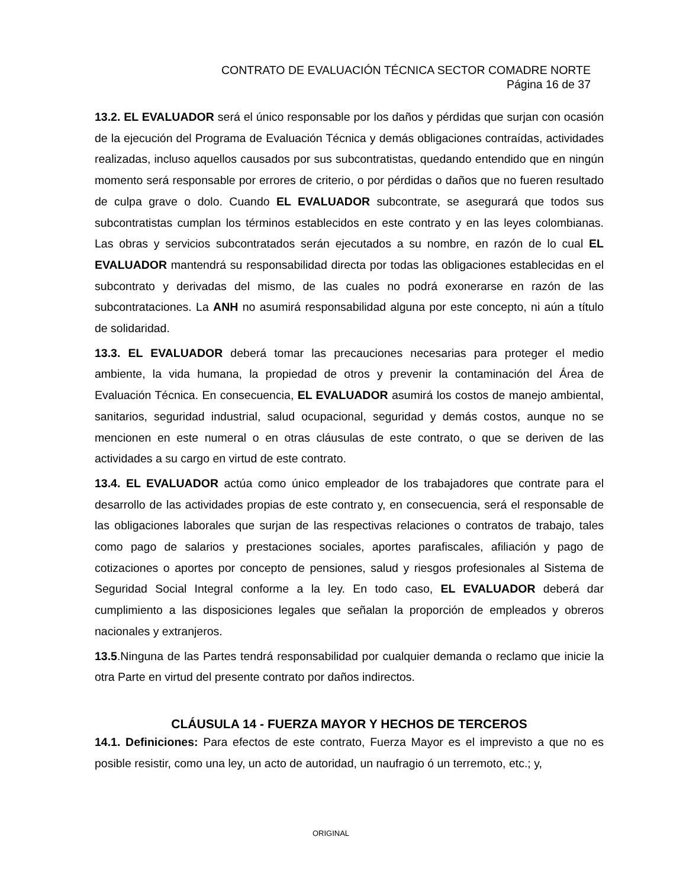CONTRATO DE EVALUACIÓN TÉCNICA SECTOR COMADRE NORTE
Página 16 de 37
13.2. EL EVALUADOR será el único responsable por los daños y pérdidas que surjan con ocasión de la ejecución del Programa de Evaluación Técnica y demás obligaciones contraídas, actividades realizadas, incluso aquellos causados por sus subcontratistas, quedando entendido que en ningún momento será responsable por errores de criterio, o por pérdidas o daños que no fueren resultado de culpa grave o dolo. Cuando EL EVALUADOR subcontrate, se asegurará que todos sus subcontratistas cumplan los términos establecidos en este contrato y en las leyes colombianas. Las obras y servicios subcontratados serán ejecutados a su nombre, en razón de lo cual EL EVALUADOR mantendrá su responsabilidad directa por todas las obligaciones establecidas en el subcontrato y derivadas del mismo, de las cuales no podrá exonerarse en razón de las subcontrataciones. La ANH no asumirá responsabilidad alguna por este concepto, ni aún a título de solidaridad.
13.3. EL EVALUADOR deberá tomar las precauciones necesarias para proteger el medio ambiente, la vida humana, la propiedad de otros y prevenir la contaminación del Área de Evaluación Técnica. En consecuencia, EL EVALUADOR asumirá los costos de manejo ambiental, sanitarios, seguridad industrial, salud ocupacional, seguridad y demás costos, aunque no se mencionen en este numeral o en otras cláusulas de este contrato, o que se deriven de las actividades a su cargo en virtud de este contrato.
13.4. EL EVALUADOR actúa como único empleador de los trabajadores que contrate para el desarrollo de las actividades propias de este contrato y, en consecuencia, será el responsable de las obligaciones laborales que surjan de las respectivas relaciones o contratos de trabajo, tales como pago de salarios y prestaciones sociales, aportes parafiscales, afiliación y pago de cotizaciones o aportes por concepto de pensiones, salud y riesgos profesionales al Sistema de Seguridad Social Integral conforme a la ley. En todo caso, EL EVALUADOR deberá dar cumplimiento a las disposiciones legales que señalan la proporción de empleados y obreros nacionales y extranjeros.
13.5.Ninguna de las Partes tendrá responsabilidad por cualquier demanda o reclamo que inicie la otra Parte en virtud del presente contrato por daños indirectos.
CLÁUSULA 14 - FUERZA MAYOR Y HECHOS DE TERCEROS
14.1. Definiciones: Para efectos de este contrato, Fuerza Mayor es el imprevisto a que no es posible resistir, como una ley, un acto de autoridad, un naufragio ó un terremoto, etc.; y,
ORIGINAL